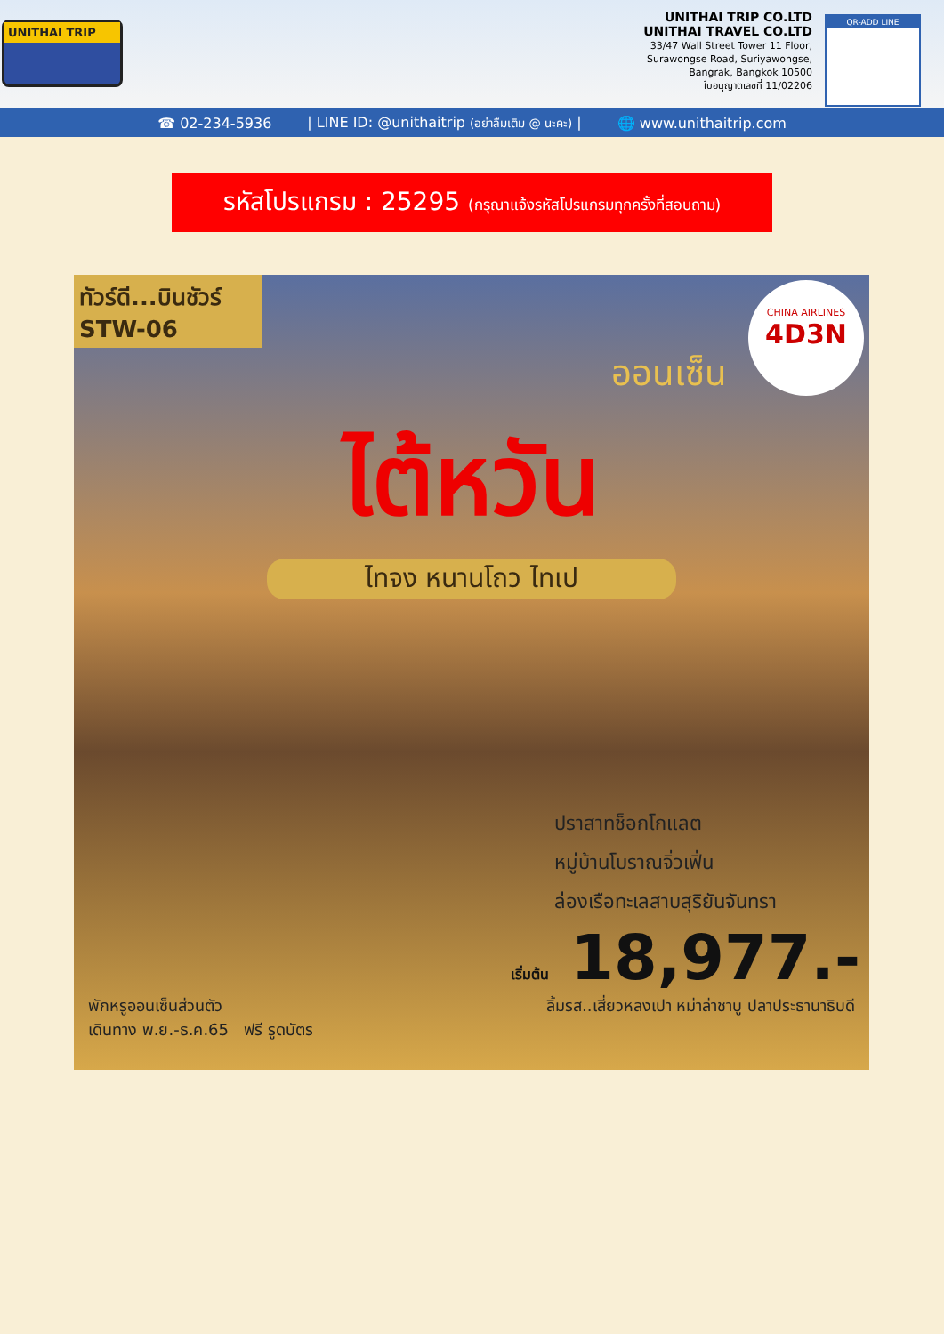UNITHAI TRIP
UNITHAI TRIP CO.LTD
UNITHAI TRAVEL CO.LTD
33/47 Wall Street Tower 11 Floor,
Surawongse Road, Suriyawongse,
Bangrak, Bangkok 10500
ใบอนุญาตเลขที่ 11/02206
QR-ADD LINE
☎ 02-234-5936 | LINE ID: @unithaitrip (อย่าลืมเติม @ นะคะ) | 🌐 www.unithaitrip.com
รหัสโปรแกรม : 25295 (กรุณาแจ้งรหัสโปรแกรมทุกครั้งที่สอบถาม)
CHINA AIRLINES
4D3N
ทัวร์ดี...บินชัวร์
STW-06
ออนเซ็น
ไต้หวัน
ไทจง หนานโถว ไทเป
ปราสาทช็อกโกแลต
หมู่บ้านโบราณจิ่วเฟิ่น
ล่องเรือทะเลสาบสุริยันจันทรา
เริ่มต้น 18,977.-
พักหรูออนเซ็นส่วนตัว
เดินทาง พ.ย.-ธ.ค.65 ฟรี รูดบัตร ลิ้มรส..เสี่ยวหลงเปา หม่าล่าชาบู ปลาประธานาธิบดี